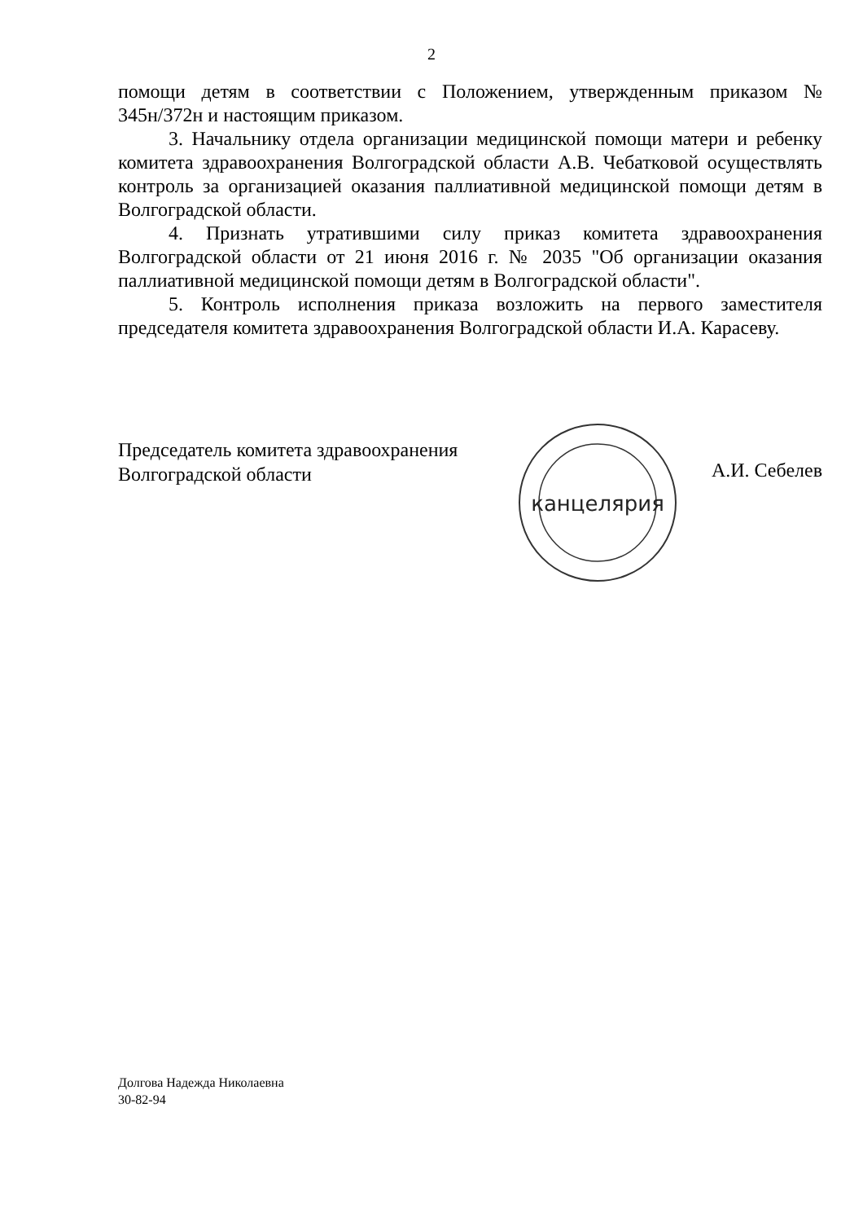2
помощи детям в соответствии с Положением, утвержденным приказом № 345н/372н и настоящим приказом.
3. Начальнику отдела организации медицинской помощи матери и ребенку комитета здравоохранения Волгоградской области А.В. Чебатковой осуществлять контроль за организацией оказания паллиативной медицинской помощи детям в Волгоградской области.
4. Признать утратившими силу приказ комитета здравоохранения Волгоградской области от 21 июня 2016 г. № 2035 "Об организации оказания паллиативной медицинской помощи детям в Волгоградской области".
5. Контроль исполнения приказа возложить на первого заместителя председателя комитета здравоохранения Волгоградской области И.А. Карасеву.
Председатель комитета здравоохранения
Волгоградской области
канцелярия
А.И. Себелев
Долгова Надежда Николаевна
30-82-94